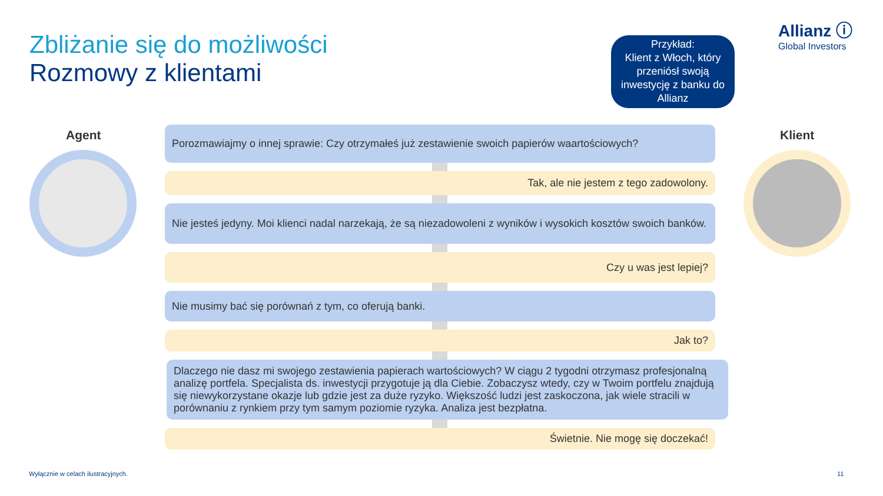Zbliżanie się do możliwości
Rozmowy z klientami
Allianz ⓘ
Global Investors
Przykład:
Klient z Włoch, który przeniósł swoją inwestycję z banku do Allianz
Agent Klient
Porozmawiajmy o innej sprawie: Czy otrzymałeś już zestawienie swoich papierów waartościowych?
Tak, ale nie jestem z tego zadowolony.
Nie jesteś jedyny. Moi klienci nadal narzekają, że są niezadowoleni z wyników i wysokich kosztów swoich banków.
Czy u was jest lepiej?
Nie musimy bać się porównań z tym, co oferują banki.
Jak to?
Dlaczego nie dasz mi swojego zestawienia papierach wartościowych? W ciągu 2 tygodni otrzymasz profesjonalną analizę portfela. Specjalista ds. inwestycji przygotuje ją dla Ciebie. Zobaczysz wtedy, czy w Twoim portfelu znajdują się niewykorzystane okazje lub gdzie jest za duże ryzyko. Większość ludzi jest zaskoczona, jak wiele stracili w porównaniu z rynkiem przy tym samym poziomie ryzyka. Analiza jest bezpłatna.
Świetnie. Nie mogę się doczekać!
Wyłącznie w celach ilustracyjnych.
11